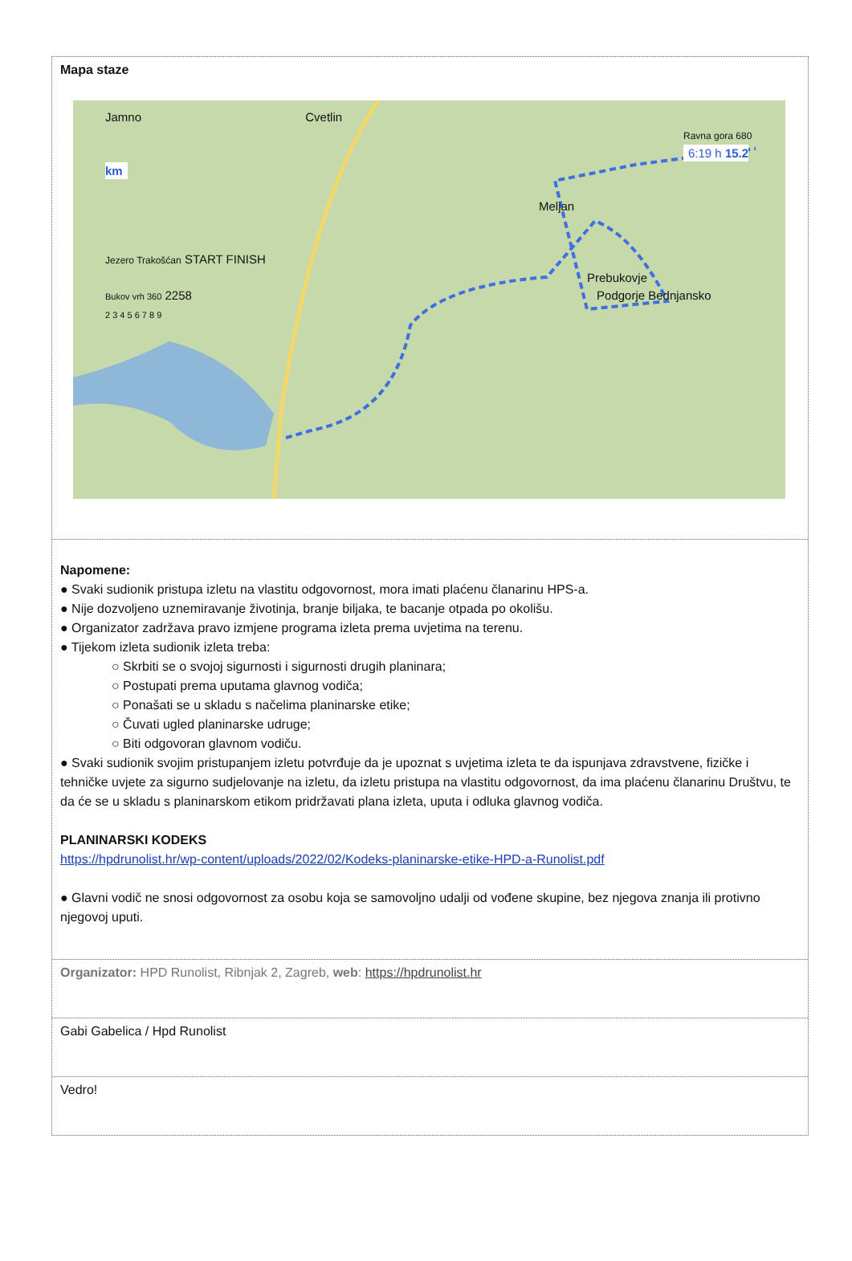Mapa staze
Jamno Cvetlin
Ravna gora 680
6:19 h 15.2 km
Meljan
Jezero Trakošćan START FINISH
Prebukovje
Bukov vrh 360 2258 Podgorje Bednjansko
2 3 4 5 6 7 8 9
Napomene:
● Svaki sudionik pristupa izletu na vlastitu odgovornost, mora imati plaćenu članarinu HPS-a.
● Nije dozvoljeno uznemiravanje životinja, branje biljaka, te bacanje otpada po okolišu.
● Organizator zadržava pravo izmjene programa izleta prema uvjetima na terenu.
● Tijekom izleta sudionik izleta treba:
○ Skrbiti se o svojoj sigurnosti i sigurnosti drugih planinara;
○ Postupati prema uputama glavnog vodiča;
○ Ponašati se u skladu s načelima planinarske etike;
○ Čuvati ugled planinarske udruge;
○ Biti odgovoran glavnom vodiču.
● Svaki sudionik svojim pristupanjem izletu potvrđuje da je upoznat s uvjetima izleta te da ispunjava zdravstvene, fizičke i tehničke uvjete za sigurno sudjelovanje na izletu, da izletu pristupa na vlastitu odgovornost, da ima plaćenu članarinu Društvu, te da će se u skladu s planinarskom etikom pridržavati plana izleta, uputa i odluka glavnog vodiča.
PLANINARSKI KODEKS
https://hpdrunolist.hr/wp-content/uploads/2022/02/Kodeks-planinarske-etike-HPD-a-Runolist.pdf
● Glavni vodič ne snosi odgovornost za osobu koja se samovoljno udalji od vođene skupine, bez njegova znanja ili protivno njegovoj uputi.
Organizator: HPD Runolist, Ribnjak 2, Zagreb, web: https://hpdrunolist.hr
Gabi Gabelica / Hpd Runolist
Vedro!